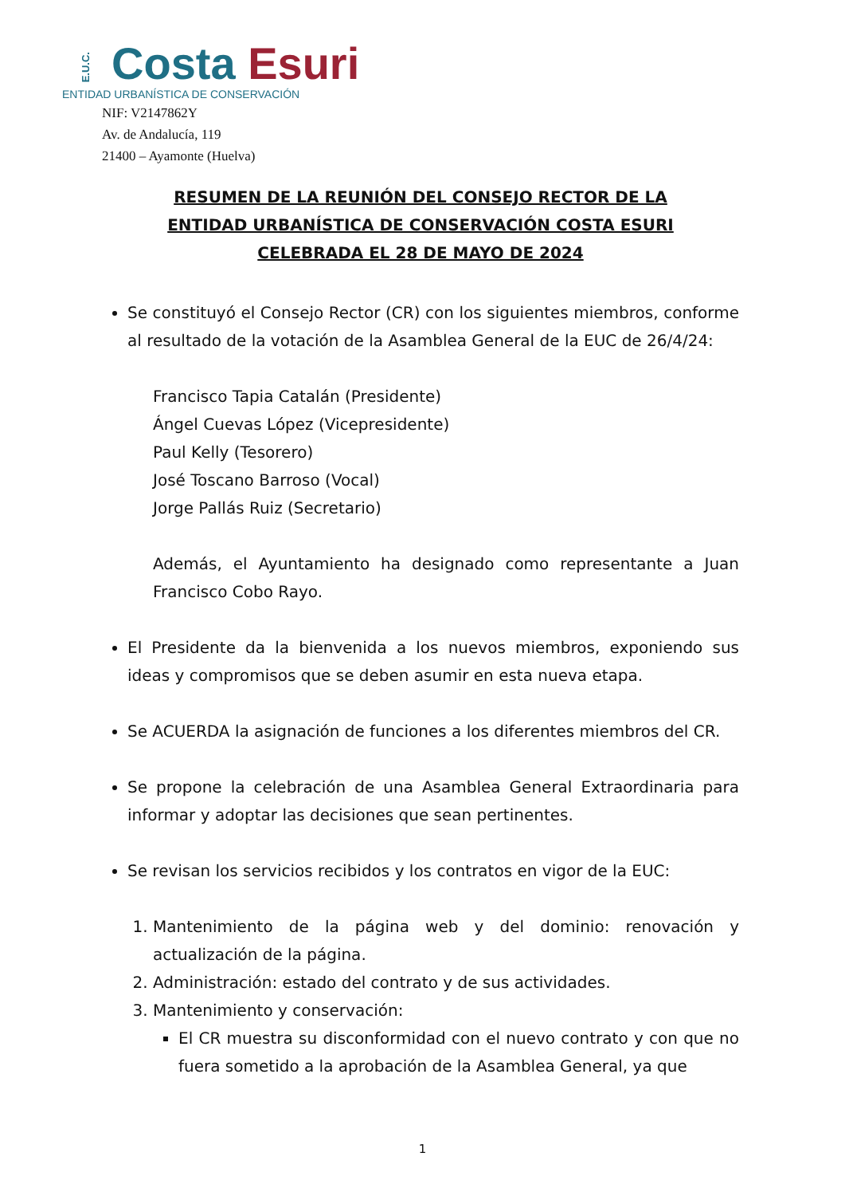E.U.C. Costa Esuri
ENTIDAD URBANÍSTICA DE CONSERVACIÓN
NIF: V2147862Y
Av. de Andalucía, 119
21400 – Ayamonte (Huelva)
RESUMEN DE LA REUNIÓN DEL CONSEJO RECTOR DE LA
ENTIDAD URBANÍSTICA DE CONSERVACIÓN COSTA ESURI
CELEBRADA EL 28 DE MAYO DE 2024
Se constituyó el Consejo Rector (CR) con los siguientes miembros, conforme al resultado de la votación de la Asamblea General de la EUC de 26/4/24:
Francisco Tapia Catalán (Presidente)
Ángel Cuevas López (Vicepresidente)
Paul Kelly (Tesorero)
José Toscano Barroso (Vocal)
Jorge Pallás Ruiz (Secretario)
Además, el Ayuntamiento ha designado como representante a Juan Francisco Cobo Rayo.
El Presidente da la bienvenida a los nuevos miembros, exponiendo sus ideas y compromisos que se deben asumir en esta nueva etapa.
Se ACUERDA la asignación de funciones a los diferentes miembros del CR.
Se propone la celebración de una Asamblea General Extraordinaria para informar y adoptar las decisiones que sean pertinentes.
Se revisan los servicios recibidos y los contratos en vigor de la EUC:
1. Mantenimiento de la página web y del dominio: renovación y actualización de la página.
2. Administración: estado del contrato y de sus actividades.
3. Mantenimiento y conservación:
El CR muestra su disconformidad con el nuevo contrato y con que no fuera sometido a la aprobación de la Asamblea General, ya que
1